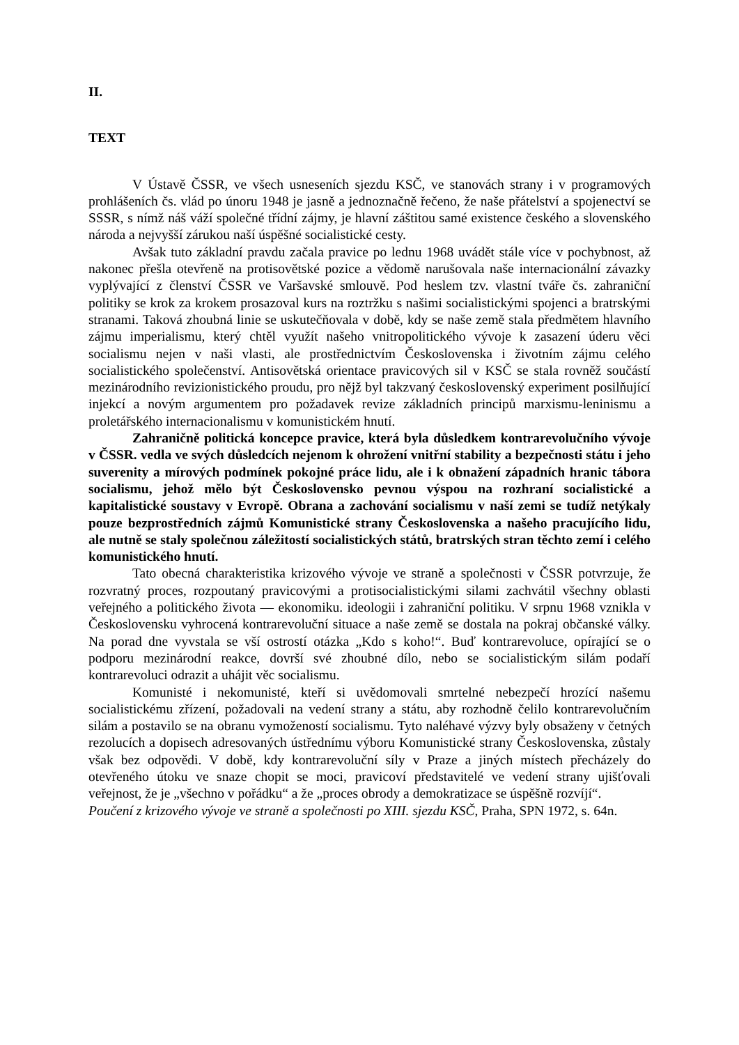II.
TEXT
V Ústavě ČSSR, ve všech usneseních sjezdu KSČ, ve stanovách strany i v programových prohlášeních čs. vlád po únoru 1948 je jasně a jednoznačně řečeno, že naše přátelství a spojenectví se SSSR, s nímž náš váží společné třídní zájmy, je hlavní záštitou samé existence českého a slovenského národa a nejvyšší zárukou naší úspěšné socialistické cesty.
Avšak tuto základní pravdu začala pravice po lednu 1968 uvádět stále více v pochybnost, až nakonec přešla otevřeně na protisovětské pozice a vědomě narušovala naše internacionální závazky vyplývající z členství ČSSR ve Varšavské smlouvě. Pod heslem tzv. vlastní tváře čs. zahraniční politiky se krok za krokem prosazoval kurs na roztržku s našimi socialistickými spojenci a bratrskými stranami. Taková zhoubná linie se uskutečňovala v době, kdy se naše země stala předmětem hlavního zájmu imperialismu, který chtěl využít našeho vnitropolitického vývoje k zasazení úderu věci socialismu nejen v naši vlasti, ale prostřednictvím Československa i životním zájmu celého socialistického společenství. Antisovětská orientace pravicových sil v KSČ se stala rovněž součástí mezinárodního revizionistického proudu, pro nějž byl takzvaný československý experiment posilňující injekcí a novým argumentem pro požadavek revize základních principů marxismu-leninismu a proletářského internacionalismu v komunistickém hnutí.
Zahraničně politická koncepce pravice, která byla důsledkem kontrarevolučního vývoje v ČSSR. vedla ve svých důsledcích nejenom k ohrožení vnitřní stability a bezpečnosti státu i jeho suverenity a mírových podmínek pokojné práce lidu, ale i k obnažení západních hranic tábora socialismu, jehož mělo být Československo pevnou výspou na rozhraní socialistické a kapitalistické soustavy v Evropě. Obrana a zachování socialismu v naší zemi se tudíž netýkaly pouze bezprostředních zájmů Komunistické strany Československa a našeho pracujícího lidu, ale nutně se staly společnou záležitostí socialistických států, bratrských stran těchto zemí i celého komunistického hnutí.
Tato obecná charakteristika krizového vývoje ve straně a společnosti v ČSSR potvrzuje, že rozvratný proces, rozpoutaný pravicovými a protisocialistickými silami zachvátil všechny oblasti veřejného a politického života — ekonomiku. ideologii i zahraniční politiku. V srpnu 1968 vznikla v Československu vyhrocená kontrarevoluční situace a naše země se dostala na pokraj občanské války. Na porad dne vyvstala se vší ostrostí otázka „Kdo s koho!“. Buď kontrarevoluce, opírající se o podporu mezinárodní reakce, dovrší své zhoubné dílo, nebo se socialistickým silám podaří kontrarevoluci odrazit a uhájit věc socialismu.
Komunisté i nekomunisté, kteří si uvědomovali smrtelné nebezpečí hrozící našemu socialistickému zřízení, požadovali na vedení strany a státu, aby rozhodně čelilo kontrarevolučním silám a postavilo se na obranu vymožeností socialismu. Tyto naléhavé výzvy byly obsaženy v četných rezolucích a dopisech adresovaných ústřednímu výboru Komunistické strany Československa, zůstaly však bez odpovědi. V době, kdy kontrarevoluční síly v Praze a jiných místech přecházely do otevřeného útoku ve snaze chopit se moci, pravicoví představitelé ve vedení strany ujišťovali veřejnost, že je „všechno v pořádku“ a že „proces obrody a demokratizace se úspěšně rozvíjí“.
Poučení z krizového vývoje ve straně a společnosti po XIII. sjezdu KSČ, Praha, SPN 1972, s. 64n.